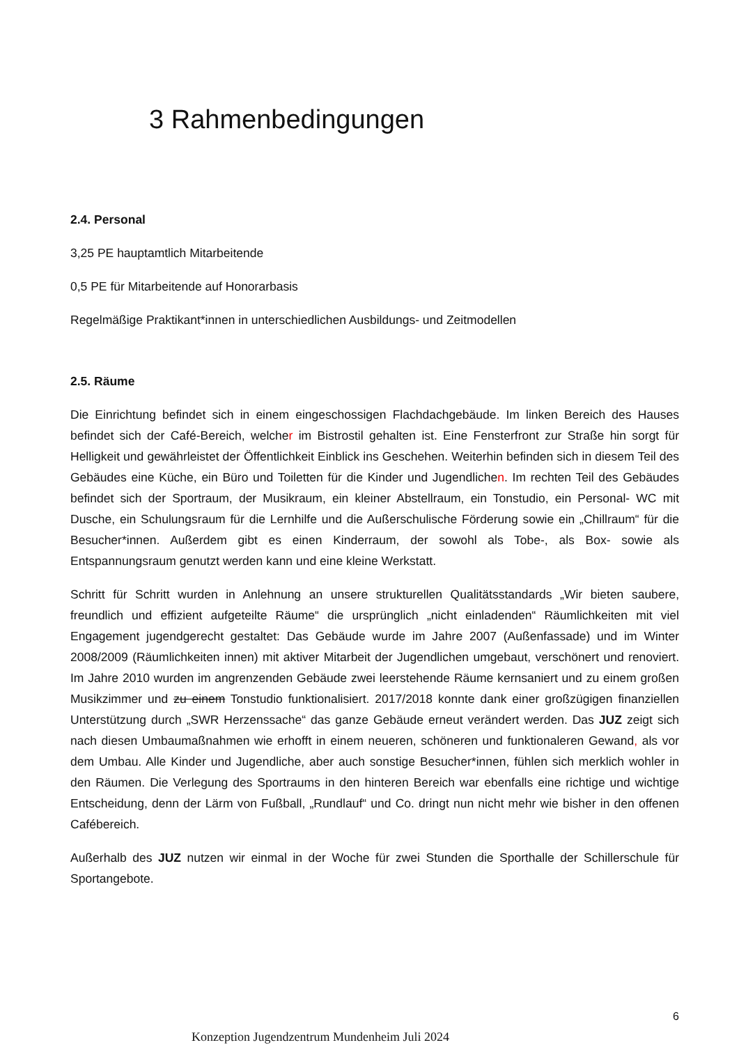3 Rahmenbedingungen
2.4. Personal
3,25 PE hauptamtlich Mitarbeitende
0,5 PE für Mitarbeitende auf Honorarbasis
Regelmäßige Praktikant*innen in unterschiedlichen Ausbildungs- und Zeitmodellen
2.5. Räume
Die Einrichtung befindet sich in einem eingeschossigen Flachdachgebäude. Im linken Bereich des Hauses befindet sich der Café-Bereich, welcher im Bistrostil gehalten ist. Eine Fensterfront zur Straße hin sorgt für Helligkeit und gewährleistet der Öffentlichkeit Einblick ins Geschehen. Weiterhin befinden sich in diesem Teil des Gebäudes eine Küche, ein Büro und Toiletten für die Kinder und Jugendlichen. Im rechten Teil des Gebäudes befindet sich der Sportraum, der Musikraum, ein kleiner Abstellraum, ein Tonstudio, ein Personal- WC mit Dusche, ein Schulungsraum für die Lernhilfe und die Außerschulische Förderung sowie ein „Chillraum“ für die Besucher*innen. Außerdem gibt es einen Kinderraum, der sowohl als Tobe-, als Box- sowie als Entspannungsraum genutzt werden kann und eine kleine Werkstatt.
Schritt für Schritt wurden in Anlehnung an unsere strukturellen Qualitätsstandards „Wir bieten saubere, freundlich und effizient aufgeteilte Räume“ die ursprünglich „nicht einladenden“ Räumlichkeiten mit viel Engagement jugendgerecht gestaltet: Das Gebäude wurde im Jahre 2007 (Außenfassade) und im Winter 2008/2009 (Räumlichkeiten innen) mit aktiver Mitarbeit der Jugendlichen umgebaut, verschönert und renoviert. Im Jahre 2010 wurden im angrenzenden Gebäude zwei leerstehende Räume kernsaniert und zu einem großen Musikzimmer und zu einem Tonstudio funktionalisiert. 2017/2018 konnte dank einer großzügigen finanziellen Unterstützung durch „SWR Herzenssache“ das ganze Gebäude erneut verändert werden. Das JUZ zeigt sich nach diesen Umbaumaßnahmen wie erhofft in einem neueren, schöneren und funktionaleren Gewand, als vor dem Umbau. Alle Kinder und Jugendliche, aber auch sonstige Besucher*innen, fühlen sich merklich wohler in den Räumen. Die Verlegung des Sportraums in den hinteren Bereich war ebenfalls eine richtige und wichtige Entscheidung, denn der Lärm von Fußball, „Rundlauf“ und Co. dringt nun nicht mehr wie bisher in den offenen Cafébereich.
Außerhalb des JUZ nutzen wir einmal in der Woche für zwei Stunden die Sporthalle der Schillerschule für Sportangebote.
6
Konzeption Jugendzentrum Mundenheim Juli 2024